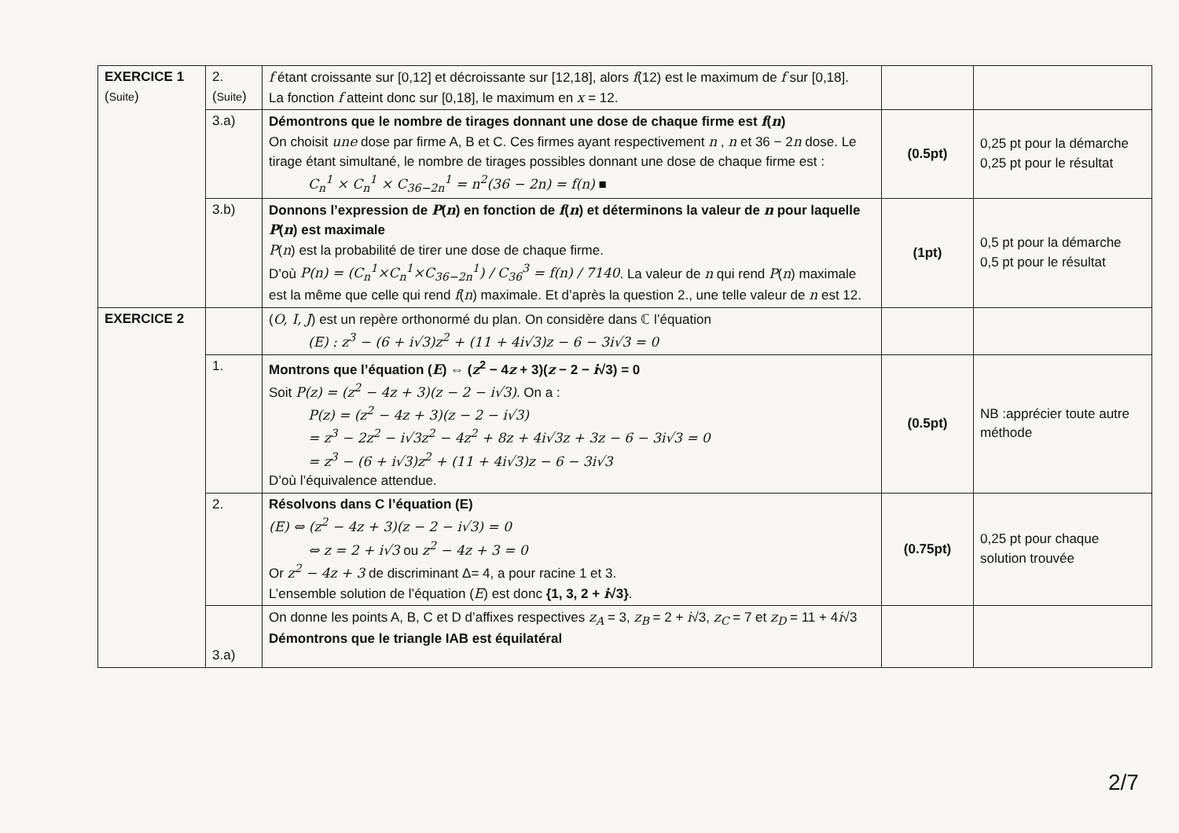| EXERCICE 1 ( Suite ) | 2. ( Suite ) | f étant croissante sur [0,12] et décroissante sur [12,18], alors f (12) est le maximum de f sur [0,18]. La fonction f atteint donc sur [0,18], le maximum en x = 12. | | |
| | 3.a) | Démontrons que le nombre de tirages donnant une dose de chaque firme est f ( n ) On choisit une dose par firme A, B et C. Ces firmes ayant respectivement n , n et 36 − 2 n dose. Le tirage étant simultané, le nombre de tirages possibles donnant une dose de chaque firme est : C<sub>n</sub><sup>1</sup> × C<sub>n</sub><sup>1</sup> × C<sub>36−2n</sub><sup>1</sup> = n<sup>2</sup>(36 − 2n) = f(n) ■ | (0.5pt) | 0,25 pt pour la démarche 0,25 pt pour le résultat |
| | 3.b) | Donnons l’expression de P ( n ) en fonction de f ( n ) et déterminons la valeur de n pour laquelle P ( n ) est maximale P ( n ) est la probabilité de tirer une dose de chaque firme. D’où P(n) = (C<sub>n</sub><sup>1</sup>×C<sub>n</sub><sup>1</sup>×C<sub>36−2n</sub><sup>1</sup>) / C<sub>36</sub><sup>3</sup> = f(n) / 7140 . La valeur de n qui rend P ( n ) maximale est la même que celle qui rend f ( n ) maximale. Et d’après la question 2., une telle valeur de n est 12. | (1pt) | 0,5 pt pour la démarche 0,5 pt pour le résultat |
| EXERCICE 2 | | ( O, I, J ) est un repère orthonormé du plan. On considère dans ℂ l’équation (E) : z<sup>3</sup> − (6 + i√3)z<sup>2</sup> + (11 + 4i√3)z − 6 − 3i√3 = 0 | | |
| | 1. | Montrons que l’équation ( E ) ⇔ ( z<sup>2</sup> − 4 z + 3)( z − 2 − i √3) = 0 Soit P(z) = (z<sup>2</sup> − 4z + 3)(z − 2 − i√3) . On a : P(z) = (z<sup>2</sup> − 4z + 3)(z − 2 − i√3) = z<sup>3</sup> − 2z<sup>2</sup> − i√3z<sup>2</sup> − 4z<sup>2</sup> + 8z + 4i√3z + 3z − 6 − 3i√3 = 0 = z<sup>3</sup> − (6 + i√3)z<sup>2</sup> + (11 + 4i√3)z − 6 − 3i√3 D’où l’équivalence attendue. | (0.5pt) | NB :apprécier toute autre méthode |
| | 2. | Résolvons dans C l’équation (E) (E) ⇔ (z<sup>2</sup> − 4z + 3)(z − 2 − i√3) = 0 ⇔ z = 2 + i√3 ou z<sup>2</sup> − 4z + 3 = 0 Or z<sup>2</sup> − 4z + 3 de discriminant Δ= 4, a pour racine 1 et 3. L’ensemble solution de l’équation ( E ) est donc {1, 3, 2 + i √3} . | (0.75pt) | 0,25 pt pour chaque solution trouvée |
| | 3.a) | On donne les points A, B, C et D d’affixes respectives z<sub>A</sub> = 3, z<sub>B</sub> = 2 + i √3, z<sub>C</sub> = 7 et z<sub>D</sub> = 11 + 4 i √3 Démontrons que le triangle IAB est équilatéral | | |
2/7